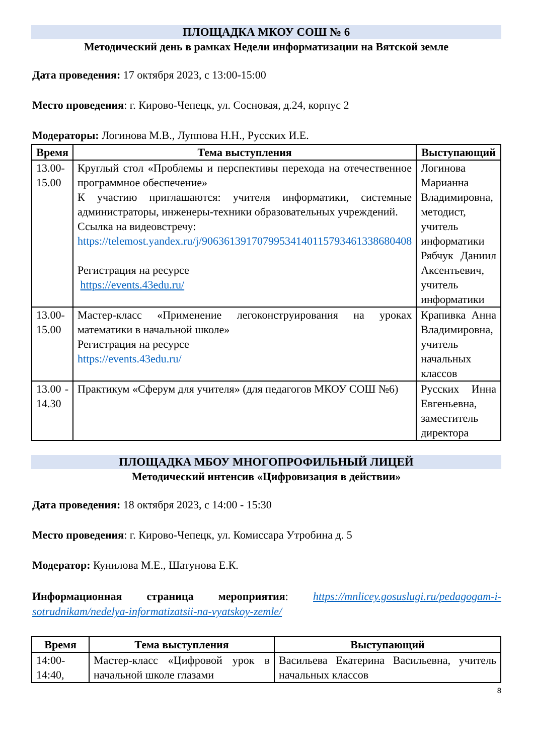ПЛОЩАДКА МКОУ СОШ № 6
Методический день в рамках Недели информатизации на Вятской земле
Дата проведения: 17 октября 2023, с 13:00-15:00
Место проведения: г. Кирово-Чепецк, ул. Сосновая, д.24, корпус 2
Модераторы: Логинова М.В., Луппова Н.Н., Русских И.Е.
| Время | Тема выступления | Выступающий |
| --- | --- | --- |
| 13.00- 15.00 | Круглый стол «Проблемы и перспективы перехода на отечественное программное обеспечение» К участию приглашаются: учителя информатики, системные администраторы, инженеры-техники образовательных учреждений. Ссылка на видеовстречу: https://telemost.yandex.ru/j/90636139170799534140115793461338680408 Регистрация на ресурсе https://events.43edu.ru/ | Логинова Марианна Владимировна, методист, учитель информатики Рябчук Даниил Аксентьевич, учитель информатики |
| 13.00- 15.00 | Мастер-класс «Применение легоконструирования на уроках математики в начальной школе» Регистрация на ресурсе https://events.43edu.ru/ | Крапивка Анна Владимировна, учитель начальных классов |
| 13.00 - 14.30 | Практикум «Сферум для учителя» (для педагогов МКОУ СОШ №6) | Русских Инна Евгеньевна, заместитель директора |
ПЛОЩАДКА МБОУ МНОГОПРОФИЛЬНЫЙ ЛИЦЕЙ
Методический интенсив «Цифровизация в действии»
Дата проведения: 18 октября 2023, с 14:00 - 15:30
Место проведения: г. Кирово-Чепецк, ул. Комиссара Утробина д. 5
Модератор: Кунилова М.Е., Шатунова Е.К.
Информационная страница мероприятия: https://mnlicey.gosuslugi.ru/pedagogam-i-sotrudnikam/nedelya-informatizatsii-na-vyatskoy-zemle/
| Время | Тема выступления | Выступающий |
| --- | --- | --- |
| 14:00- 14:40, | Мастер-класс «Цифровой урок в начальной школе глазами | Васильева Екатерина Васильевна, учитель начальных классов |
8